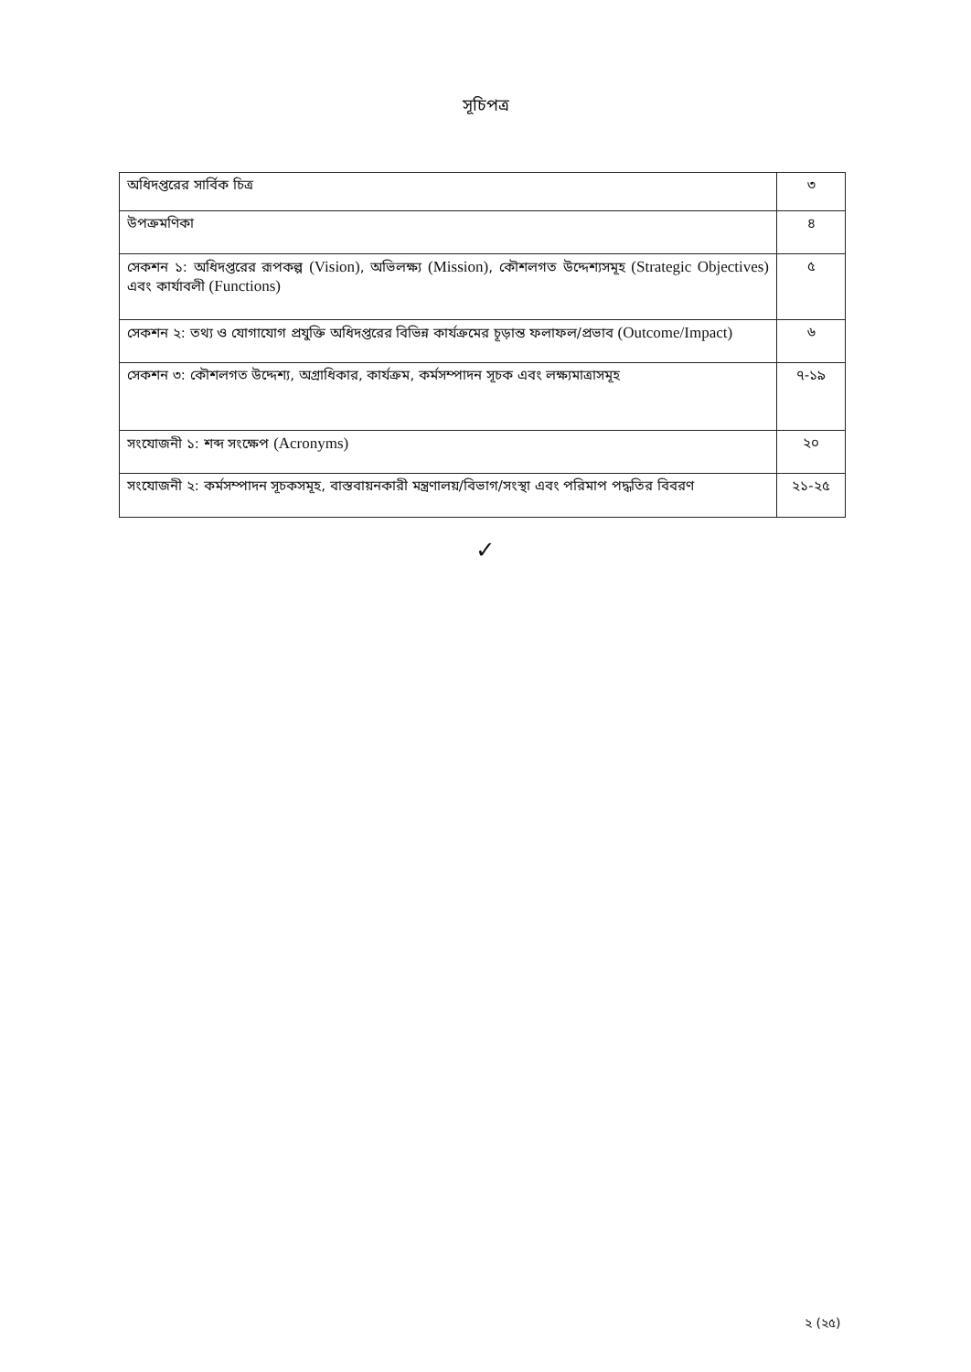সূচিপত্র
| অধিদপ্তরের সার্বিক চিত্র | ৩ |
| উপক্রমণিকা | ৪ |
| সেকশন ১: অধিদপ্তরের রূপকল্প (Vision) , অভিলক্ষ্য (Mission) , কৌশলগত উদ্দেশ্যসমূহ (Strategic Objectives) এবং কার্যাবলী (Functions) | ৫ |
| সেকশন ২: তথ্য ও যোগাযোগ প্রযুক্তি অধিদপ্তরের বিভিন্ন কার্যক্রমের চূড়ান্ত ফলাফল/প্রভাব (Outcome/Impact) | ৬ |
| সেকশন ৩: কৌশলগত উদ্দেশ্য, অগ্রাধিকার, কার্যক্রম, কর্মসম্পাদন সূচক এবং লক্ষ্যমাত্রাসমূহ | ৭-১৯ |
| সংযোজনী ১: শব্দ সংক্ষেপ (Acronyms) | ২০ |
| সংযোজনী ২: কর্মসম্পাদন সূচকসমূহ, বাস্তবায়নকারী মন্ত্রণালয়/বিভাগ/সংস্থা এবং পরিমাপ পদ্ধতির বিবরণ | ২১-২৫ |
✓
২ (২৫)